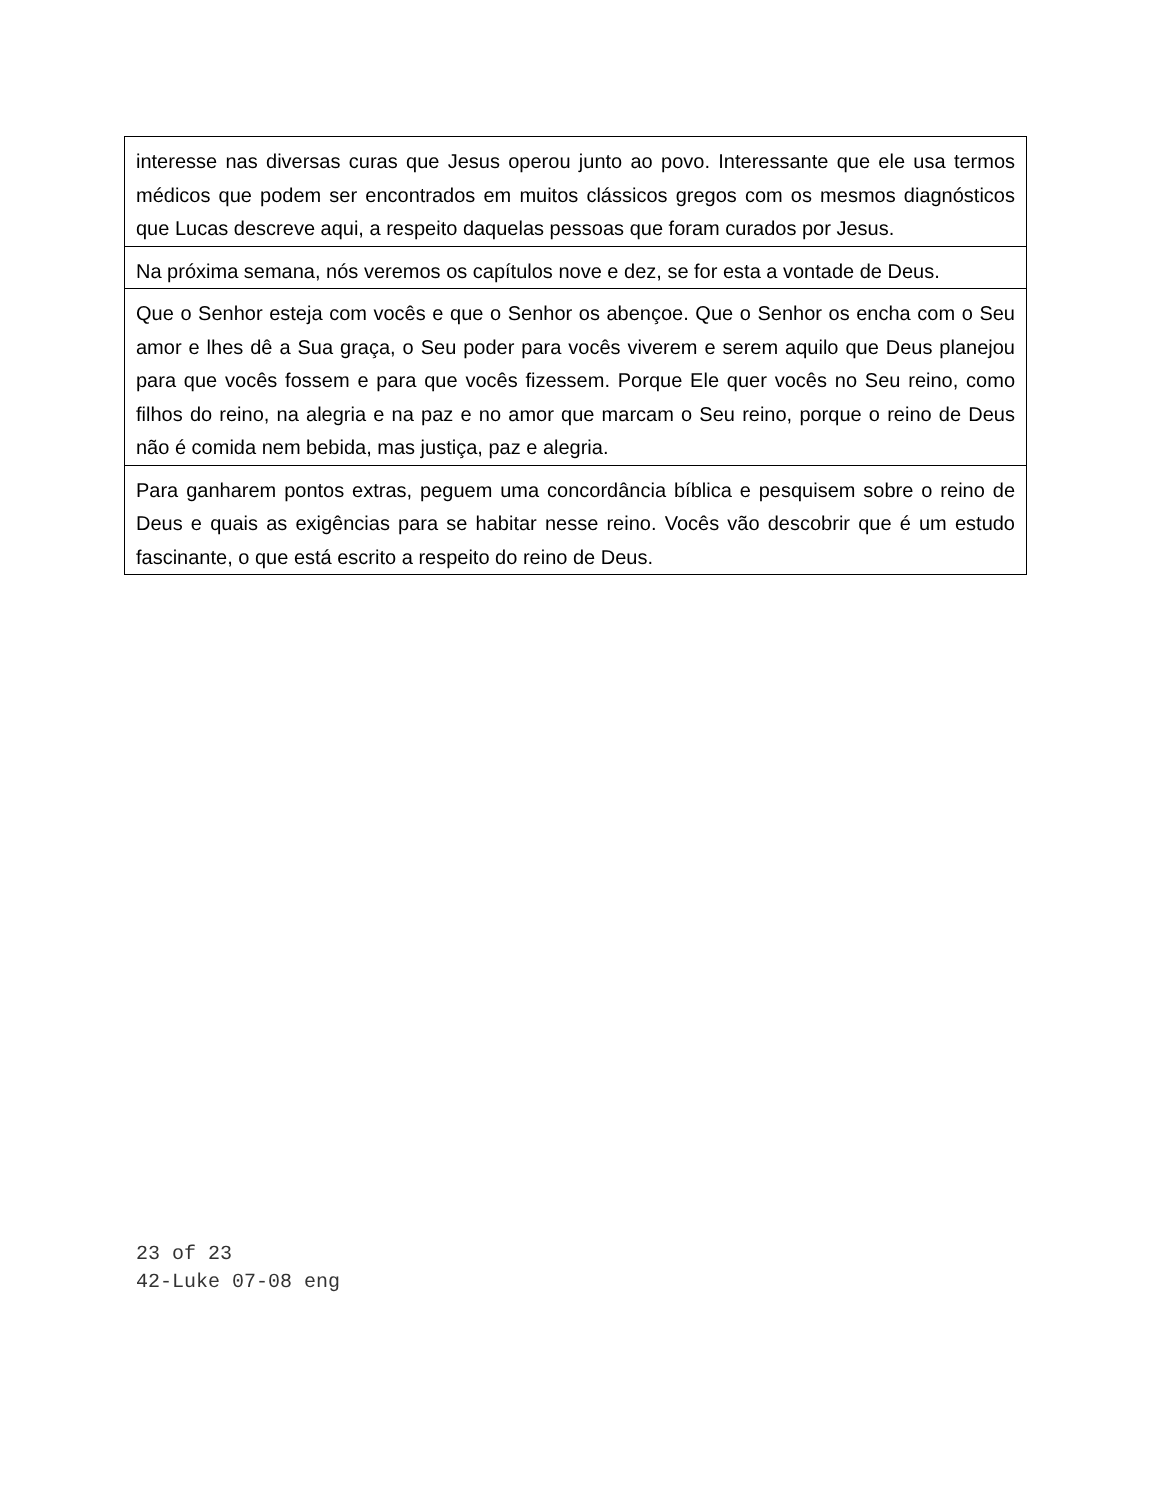| interesse nas diversas curas que Jesus operou junto ao povo. Interessante que ele usa termos médicos que podem ser encontrados em muitos clássicos gregos com os mesmos diagnósticos que Lucas descreve aqui, a respeito daquelas pessoas que foram curados por Jesus. |
| Na próxima semana, nós veremos os capítulos nove e dez, se for esta a vontade de Deus. |
| Que o Senhor esteja com vocês e que o Senhor os abençoe. Que o Senhor os encha com o Seu amor e lhes dê a Sua graça, o Seu poder para vocês viverem e serem aquilo que Deus planejou para que vocês fossem e para que vocês fizessem. Porque Ele quer vocês no Seu reino, como filhos do reino, na alegria e na paz e no amor que marcam o Seu reino, porque o reino de Deus não é comida nem bebida, mas justiça, paz e alegria. |
| Para ganharem pontos extras, peguem uma concordância bíblica e pesquisem sobre o reino de Deus e quais as exigências para se habitar nesse reino. Vocês vão descobrir que é um estudo fascinante, o que está escrito a respeito do reino de Deus. |
23 of 23
42-Luke 07-08 eng